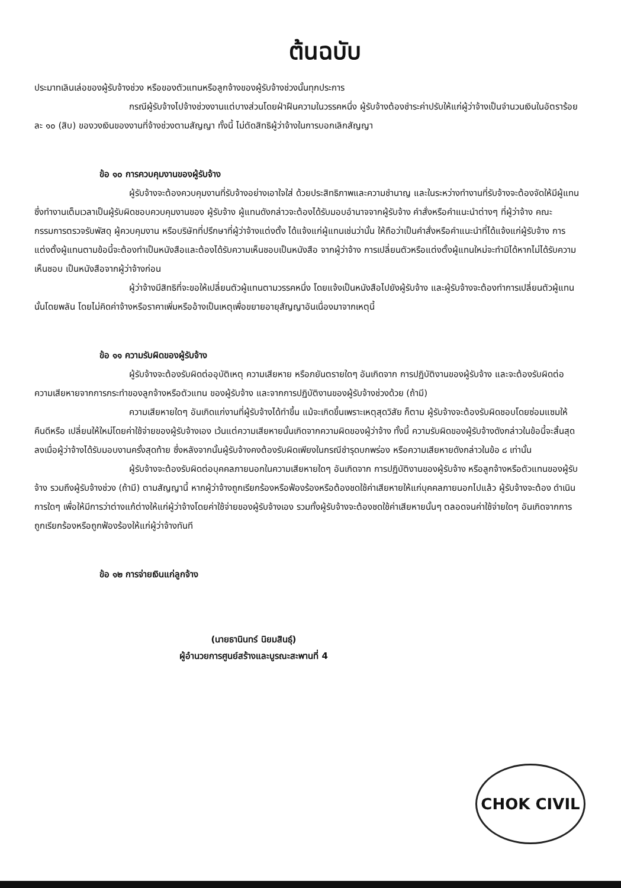ต้นฉบับ
ประมาทเลินเล่อของผู้รับจ้างช่วง หรือของตัวแทนหรือลูกจ้างของผู้รับจ้างช่วงนั้นทุกประการ
กรณีผู้รับจ้างไปจ้างช่วงงานแต่บางส่วนโดยฝ่าฝืนความในวรรคหนึ่ง ผู้รับจ้างต้องชำระค่าปรับให้แก่ผู้ว่าจ้างเป็นจำนวนเงินในอัตราร้อยละ ๑๐ (สิบ) ของวงเงินของงานที่จ้างช่วงตามสัญญา ทั้งนี้ ไม่ตัดสิทธิผู้ว่าจ้างในการบอกเลิกสัญญา
ข้อ ๑๐ การควบคุมงานของผู้รับจ้าง
ผู้รับจ้างจะต้องควบคุมงานที่รับจ้างอย่างเอาใจใส่ ด้วยประสิทธิภาพและความชำนาญ และในระหว่างทำงานที่รับจ้างจะต้องจัดให้มีผู้แทนซึ่งทำงานเต็มเวลาเป็นผู้รับผิดชอบควบคุมงานของ ผู้รับจ้าง ผู้แทนดังกล่าวจะต้องได้รับมอบอำนาจจากผู้รับจ้าง คำสั่งหรือคำแนะนำต่างๆ ที่ผู้ว่าจ้าง คณะกรรมการตรวจรับพัสดุ ผู้ควบคุมงาน หรือบริษัทที่ปรึกษาที่ผู้ว่าจ้างแต่งตั้ง ได้แจ้งแก่ผู้แทนเช่นว่านั้น ให้ถือว่าเป็นคำสั่งหรือคำแนะนำที่ได้แจ้งแก่ผู้รับจ้าง การแต่งตั้งผู้แทนตามข้อนี้จะต้องทำเป็นหนังสือและต้องได้รับความเห็นชอบเป็นหนังสือ จากผู้ว่าจ้าง การเปลี่ยนตัวหรือแต่งตั้งผู้แทนใหม่จะทำมิได้หากไม่ได้รับความเห็นชอบ เป็นหนังสือจากผู้ว่าจ้างก่อน
ผู้ว่าจ้างมีสิทธิที่จะขอให้เปลี่ยนตัวผู้แทนตามวรรคหนึ่ง โดยแจ้งเป็นหนังสือไปยังผู้รับจ้าง และผู้รับจ้างจะต้องทำการเปลี่ยนตัวผู้แทนนั้นโดยพลัน โดยไม่คิดค่าจ้างหรือราคาเพิ่มหรืออ้างเป็นเหตุเพื่อขยายอายุสัญญาอันเนื่องมาจากเหตุนี้
ข้อ ๑๑ ความรับผิดของผู้รับจ้าง
ผู้รับจ้างจะต้องรับผิดต่ออุบัติเหตุ ความเสียหาย หรือภยันตรายใดๆ อันเกิดจาก การปฏิบัติงานของผู้รับจ้าง และจะต้องรับผิดต่อความเสียหายจากการกระทำของลูกจ้างหรือตัวแทน ของผู้รับจ้าง และจากการปฏิบัติงานของผู้รับจ้างช่วงด้วย (ถ้ามี)
ความเสียหายใดๆ อันเกิดแก่งานที่ผู้รับจ้างได้ทำขึ้น แม้จะเกิดขึ้นเพราะเหตุสุดวิสัย ก็ตาม ผู้รับจ้างจะต้องรับผิดชอบโดยซ่อมแซมให้คืนดีหรือ เปลี่ยนให้ใหม่โดยค่าใช้จ่ายของผู้รับจ้างเอง เว้นแต่ความเสียหายนั้นเกิดจากความผิดของผู้ว่าจ้าง ทั้งนี้ ความรับผิดของผู้รับจ้างดังกล่าวในข้อนี้จะสิ้นสุดลงเมื่อผู้ว่าจ้างได้รับมอบงานครั้งสุดท้าย ซึ่งหลังจากนั้นผู้รับจ้างคงต้องรับผิดเพียงในกรณีชำรุดบกพร่อง หรือความเสียหายดังกล่าวในข้อ ๘ เท่านั้น
ผู้รับจ้างจะต้องรับผิดต่อบุคคลภายนอกในความเสียหายใดๆ อันเกิดจาก การปฏิบัติงานของผู้รับจ้าง หรือลูกจ้างหรือตัวแทนของผู้รับจ้าง รวมถึงผู้รับจ้างช่วง (ถ้ามี) ตามสัญญานี้ หากผู้ว่าจ้างถูกเรียกร้องหรือฟ้องร้องหรือต้องชดใช้ค่าเสียหายให้แก่บุคคลภายนอกไปแล้ว ผู้รับจ้างจะต้อง ดำเนินการใดๆ เพื่อให้มีการว่าต่างแก้ต่างให้แก่ผู้ว่าจ้างโดยค่าใช้จ่ายของผู้รับจ้างเอง รวมทั้งผู้รับจ้างจะต้องชดใช้ค่าเสียหายนั้นๆ ตลอดจนค่าใช้จ่ายใดๆ อันเกิดจากการถูกเรียกร้องหรือถูกฟ้องร้องให้แก่ผู้ว่าจ้างทันที
ข้อ ๑๒ การจ่ายเงินแก่ลูกจ้าง
(นายธานินทร์ นิยมสินธุ์)
ผู้อำนวยการศูนย์สร้างและบูรณะสะพานที่ 4
CHOK CIVIL